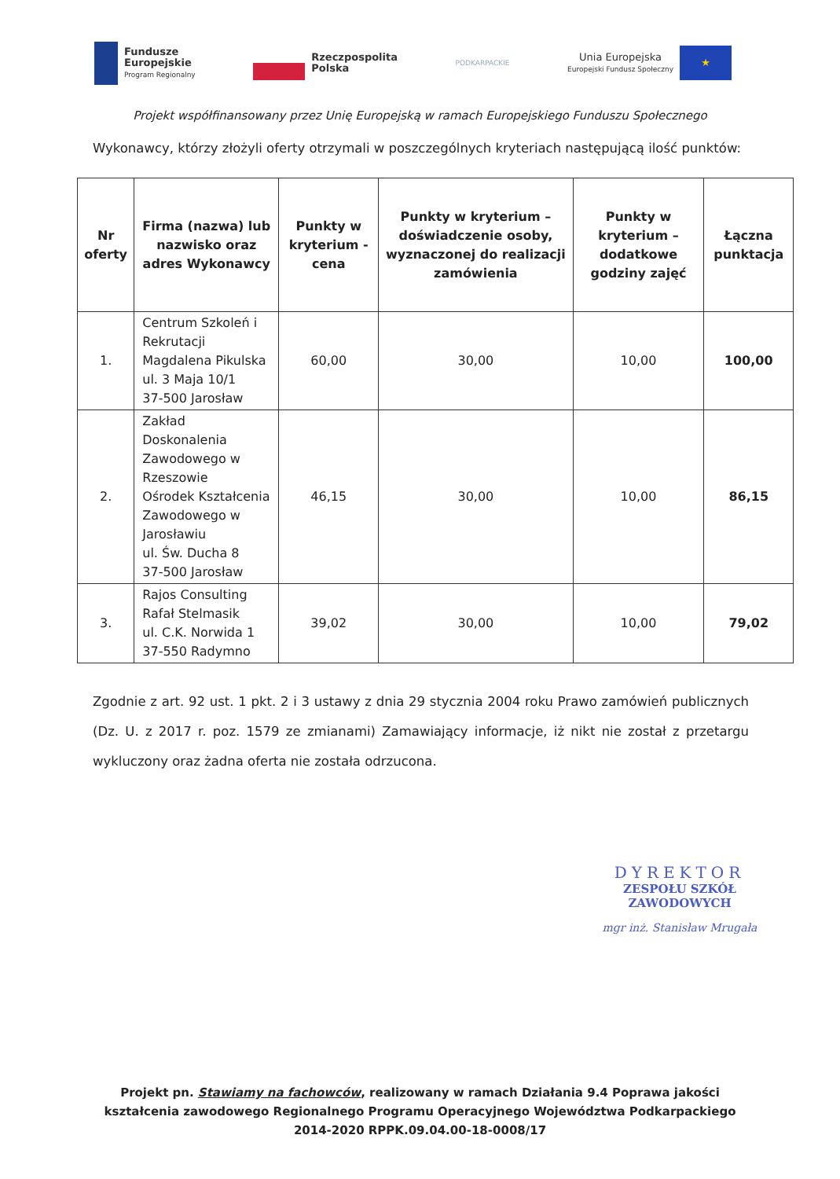Fundusze
Europejskie
Program Regionalny
Rzeczpospolita
Polska
PODKARPACKIE
Unia Europejska
Europejski Fundusz Społeczny
★
Projekt współfinansowany przez Unię Europejską w ramach Europejskiego Funduszu Społecznego
Wykonawcy, którzy złożyli oferty otrzymali w poszczególnych kryteriach następującą ilość punktów:
| Nr oferty | Firma (nazwa) lub nazwisko oraz adres Wykonawcy | Punkty w kryterium - cena | Punkty w kryterium – doświadczenie osoby, wyznaczonej do realizacji zamówienia | Punkty w kryterium – dodatkowe godziny zajęć | Łączna punktacja |
| --- | --- | --- | --- | --- | --- |
| 1. | Centrum Szkoleń i Rekrutacji Magdalena Pikulska ul. 3 Maja 10/1 37-500 Jarosław | 60,00 | 30,00 | 10,00 | 100,00 |
| 2. | Zakład Doskonalenia Zawodowego w Rzeszowie Ośrodek Kształcenia Zawodowego w Jarosławiu ul. Św. Ducha 8 37-500 Jarosław | 46,15 | 30,00 | 10,00 | 86,15 |
| 3. | Rajos Consulting Rafał Stelmasik ul. C.K. Norwida 1 37-550 Radymno | 39,02 | 30,00 | 10,00 | 79,02 |
Zgodnie z art. 92 ust. 1 pkt. 2 i 3 ustawy z dnia 29 stycznia 2004 roku Prawo zamówień publicznych (Dz. U. z 2017 r. poz. 1579 ze zmianami) Zamawiający informacje, iż nikt nie został z przetargu wykluczony oraz żadna oferta nie została odrzucona.
DYREKTOR
ZESPOŁU SZKÓŁ ZAWODOWYCH
mgr inż. Stanisław Mrugała
Projekt pn. Stawiamy na fachowców, realizowany w ramach Działania 9.4 Poprawa jakości
kształcenia zawodowego Regionalnego Programu Operacyjnego Województwa Podkarpackiego
2014-2020 RPPK.09.04.00-18-0008/17